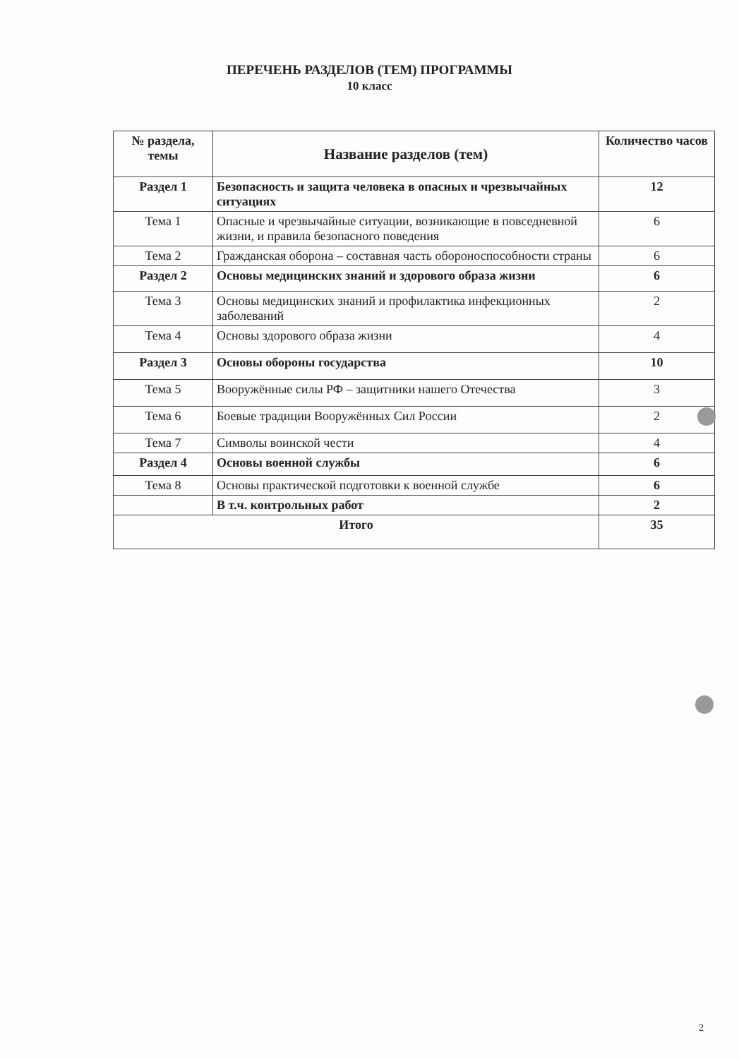ПЕРЕЧЕНЬ РАЗДЕЛОВ (ТЕМ) ПРОГРАММЫ
10 класс
| № раздела, темы | Название разделов (тем) | Количество часов |
| --- | --- | --- |
| Раздел 1 | Безопасность и защита человека в опасных и чрезвычайных ситуациях | 12 |
| Тема 1 | Опасные и чрезвычайные ситуации, возникающие в повседневной жизни, и правила безопасного поведения | 6 |
| Тема 2 | Гражданская оборона – составная часть обороноспособности страны | 6 |
| Раздел 2 | Основы медицинских знаний и здорового образа жизни | 6 |
| Тема 3 | Основы медицинских знаний и профилактика инфекционных заболеваний | 2 |
| Тема 4 | Основы здорового образа жизни | 4 |
| Раздел 3 | Основы обороны государства | 10 |
| Тема 5 | Вооружённые силы РФ – защитники нашего Отечества | 3 |
| Тема 6 | Боевые традиции Вооружённых Сил России | 2 |
| Тема 7 | Символы воинской чести | 4 |
| Раздел 4 | Основы военной службы | 6 |
| Тема 8 | Основы практической подготовки к военной службе | 6 |
| | В т.ч. контрольных работ | 2 |
| Итого | | 35 |
2